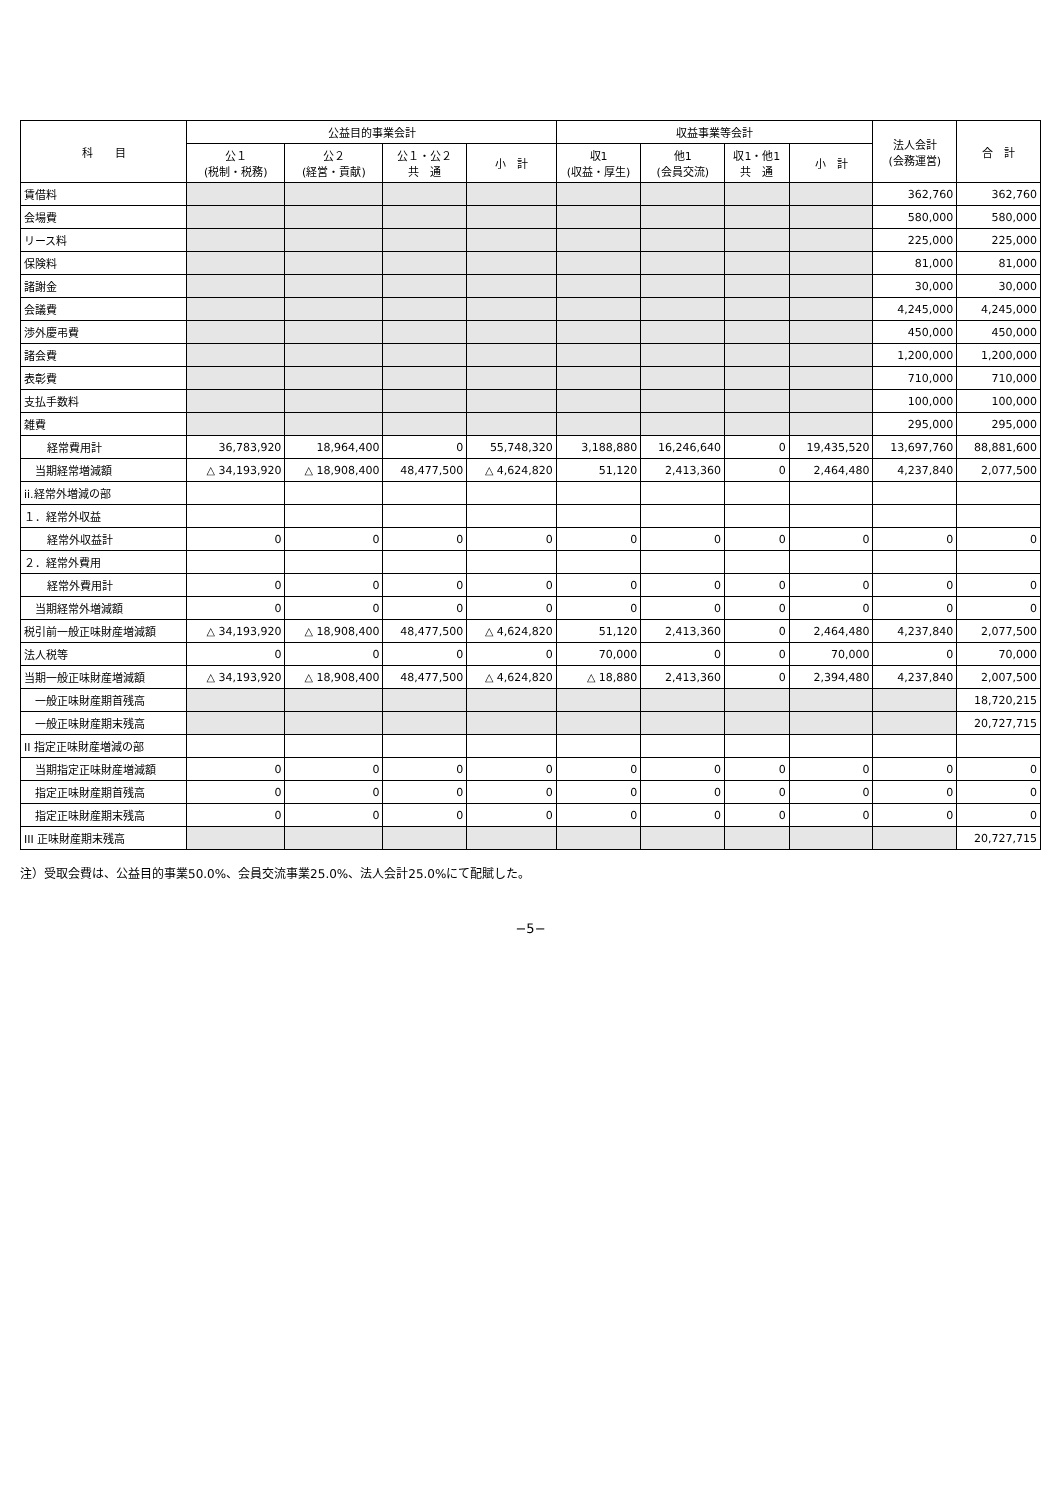| 科 目 | 公益目的事業会計 | | | | 収益事業等会計 | | | | 法人会計 (会務運営) | 合 計 |
| --- | --- | --- | --- | --- | --- | --- | --- | --- | --- | --- |
| | 公１ (税制・税務) | 公２ (経営・貢献) | 公１・公２ 共 通 | 小 計 | 収1 (収益・厚生) | 他1 (会員交流) | 収1・他1 共 通 | 小 計 | | |
| 賃借料 | | | | | | | | | 362,760 | 362,760 |
| 会場費 | | | | | | | | | 580,000 | 580,000 |
| リース料 | | | | | | | | | 225,000 | 225,000 |
| 保険料 | | | | | | | | | 81,000 | 81,000 |
| 諸謝金 | | | | | | | | | 30,000 | 30,000 |
| 会議費 | | | | | | | | | 4,245,000 | 4,245,000 |
| 渉外慶弔費 | | | | | | | | | 450,000 | 450,000 |
| 諸会費 | | | | | | | | | 1,200,000 | 1,200,000 |
| 表彰費 | | | | | | | | | 710,000 | 710,000 |
| 支払手数料 | | | | | | | | | 100,000 | 100,000 |
| 雑費 | | | | | | | | | 295,000 | 295,000 |
| 経常費用計 | 36,783,920 | 18,964,400 | 0 | 55,748,320 | 3,188,880 | 16,246,640 | 0 | 19,435,520 | 13,697,760 | 88,881,600 |
| 当期経常増減額 | △ 34,193,920 | △ 18,908,400 | 48,477,500 | △ 4,624,820 | 51,120 | 2,413,360 | 0 | 2,464,480 | 4,237,840 | 2,077,500 |
| ii.経常外増減の部 | | | | | | | | | | |
| １．経常外収益 | | | | | | | | | | |
| 経常外収益計 | 0 | 0 | 0 | 0 | 0 | 0 | 0 | 0 | 0 | 0 |
| ２．経常外費用 | | | | | | | | | | |
| 経常外費用計 | 0 | 0 | 0 | 0 | 0 | 0 | 0 | 0 | 0 | 0 |
| 当期経常外増減額 | 0 | 0 | 0 | 0 | 0 | 0 | 0 | 0 | 0 | 0 |
| 税引前一般正味財産増減額 | △ 34,193,920 | △ 18,908,400 | 48,477,500 | △ 4,624,820 | 51,120 | 2,413,360 | 0 | 2,464,480 | 4,237,840 | 2,077,500 |
| 法人税等 | 0 | 0 | 0 | 0 | 70,000 | 0 | 0 | 70,000 | 0 | 70,000 |
| 当期一般正味財産増減額 | △ 34,193,920 | △ 18,908,400 | 48,477,500 | △ 4,624,820 | △ 18,880 | 2,413,360 | 0 | 2,394,480 | 4,237,840 | 2,007,500 |
| 一般正味財産期首残高 | | | | | | | | | | 18,720,215 |
| 一般正味財産期末残高 | | | | | | | | | | 20,727,715 |
| II 指定正味財産増減の部 | | | | | | | | | | |
| 当期指定正味財産増減額 | 0 | 0 | 0 | 0 | 0 | 0 | 0 | 0 | 0 | 0 |
| 指定正味財産期首残高 | 0 | 0 | 0 | 0 | 0 | 0 | 0 | 0 | 0 | 0 |
| 指定正味財産期末残高 | 0 | 0 | 0 | 0 | 0 | 0 | 0 | 0 | 0 | 0 |
| III 正味財産期末残高 | | | | | | | | | | 20,727,715 |
注）受取会費は、公益目的事業50.0%、会員交流事業25.0%、法人会計25.0%にて配賦した。
−5−